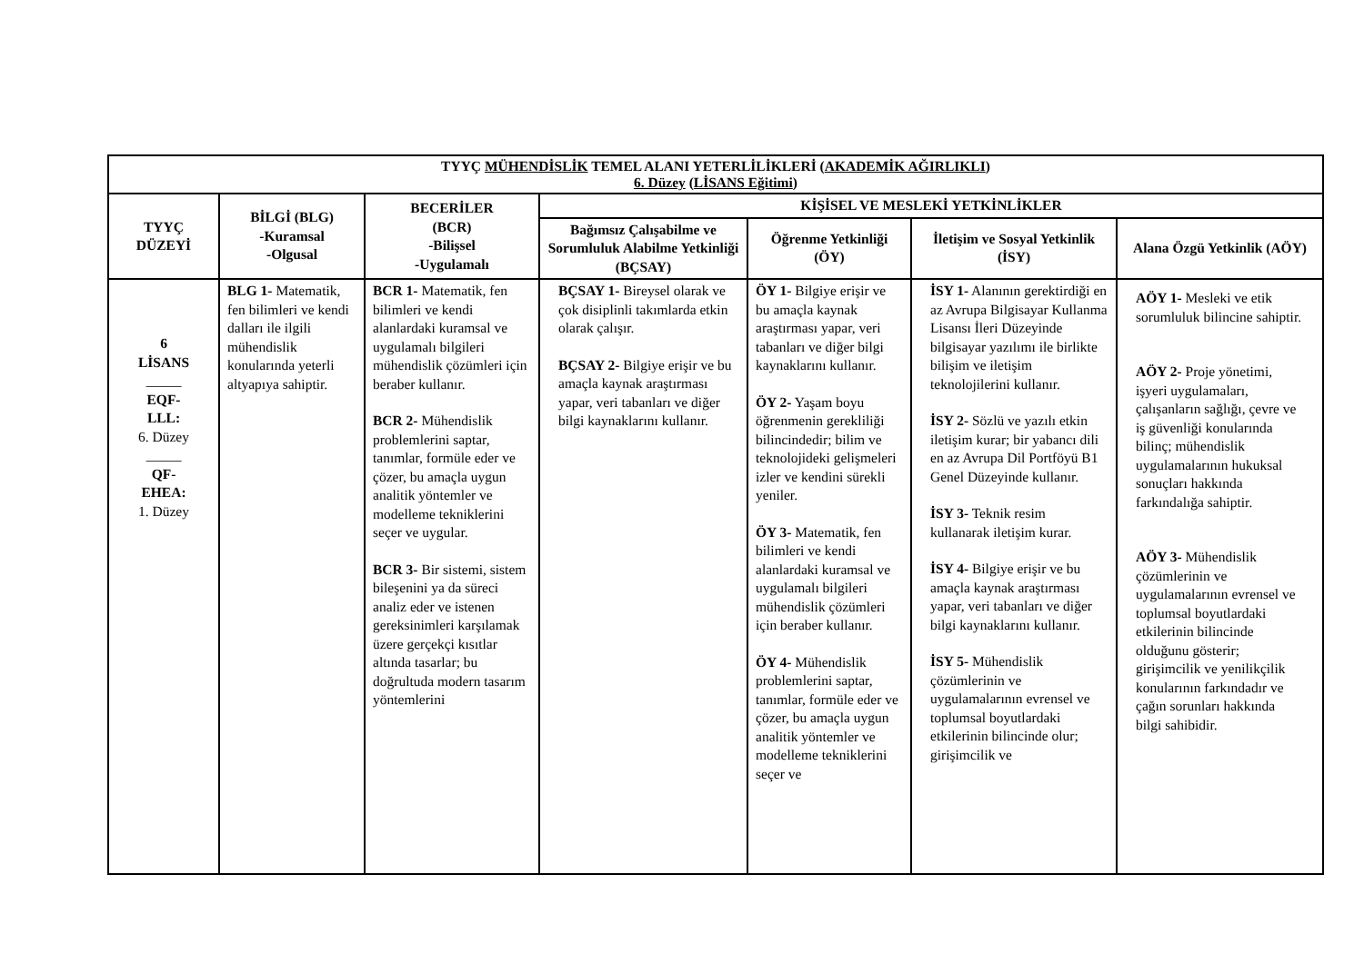| TYYÇ MÜHENDİSLİK TEMEL ALANI YETERLİLİKLERİ ( AKADEMİK AĞIRLIKLI ) 6. Düzey ( LİSANS Eğitimi ) | | | | | | |
| --- | --- | --- | --- | --- | --- | --- |
| TYYÇ DÜZEYİ | BİLGİ (BLG) -Kuramsal -Olgusal | BECERİLER (BCR) -Bilişsel -Uygulamalı | KİŞİSEL VE MESLEKİ YETKİNLİKLER | | | |
| | | | Bağımsız Çalışabilme ve Sorumluluk Alabilme Yetkinliği (BÇSAY) | Öğrenme Yetkinliği (ÖY) | İletişim ve Sosyal Yetkinlik (İSY) | Alana Özgü Yetkinlik (AÖY) |
| 6 LİSANS _____ EQF- LLL: 6. Düzey _____ QF- EHEA: 1. Düzey | BLG 1- Matematik, fen bilimleri ve kendi dalları ile ilgili mühendislik konularında yeterli altyapıya sahiptir. | BCR 1- Matematik, fen bilimleri ve kendi alanlardaki kuramsal ve uygulamalı bilgileri mühendislik çözümleri için beraber kullanır. BCR 2- Mühendislik problemlerini saptar, tanımlar, formüle eder ve çözer, bu amaçla uygun analitik yöntemler ve modelleme tekniklerini seçer ve uygular. BCR 3- Bir sistemi, sistem bileşenini ya da süreci analiz eder ve istenen gereksinimleri karşılamak üzere gerçekçi kısıtlar altında tasarlar; bu doğrultuda modern tasarım yöntemlerini | BÇSAY 1- Bireysel olarak ve çok disiplinli takımlarda etkin olarak çalışır. BÇSAY 2- Bilgiye erişir ve bu amaçla kaynak araştırması yapar, veri tabanları ve diğer bilgi kaynaklarını kullanır. | ÖY 1- Bilgiye erişir ve bu amaçla kaynak araştırması yapar, veri tabanları ve diğer bilgi kaynaklarını kullanır. ÖY 2- Yaşam boyu öğrenmenin gerekliliği bilincindedir; bilim ve teknolojideki gelişmeleri izler ve kendini sürekli yeniler. ÖY 3- Matematik, fen bilimleri ve kendi alanlardaki kuramsal ve uygulamalı bilgileri mühendislik çözümleri için beraber kullanır. ÖY 4- Mühendislik problemlerini saptar, tanımlar, formüle eder ve çözer, bu amaçla uygun analitik yöntemler ve modelleme tekniklerini seçer ve | İSY 1- Alanının gerektirdiği en az Avrupa Bilgisayar Kullanma Lisansı İleri Düzeyinde bilgisayar yazılımı ile birlikte bilişim ve iletişim teknolojilerini kullanır. İSY 2- Sözlü ve yazılı etkin iletişim kurar; bir yabancı dili en az Avrupa Dil Portföyü B1 Genel Düzeyinde kullanır. İSY 3- Teknik resim kullanarak iletişim kurar. İSY 4- Bilgiye erişir ve bu amaçla kaynak araştırması yapar, veri tabanları ve diğer bilgi kaynaklarını kullanır. İSY 5- Mühendislik çözümlerinin ve uygulamalarının evrensel ve toplumsal boyutlardaki etkilerinin bilincinde olur; girişimcilik ve | AÖY 1- Mesleki ve etik sorumluluk bilincine sahiptir. AÖY 2- Proje yönetimi, işyeri uygulamaları, çalışanların sağlığı, çevre ve iş güvenliği konularında bilinç; mühendislik uygulamalarının hukuksal sonuçları hakkında farkındalığa sahiptir. AÖY 3- Mühendislik çözümlerinin ve uygulamalarının evrensel ve toplumsal boyutlardaki etkilerinin bilincinde olduğunu gösterir; girişimcilik ve yenilikçilik konularının farkındadır ve çağın sorunları hakkında bilgi sahibidir. |